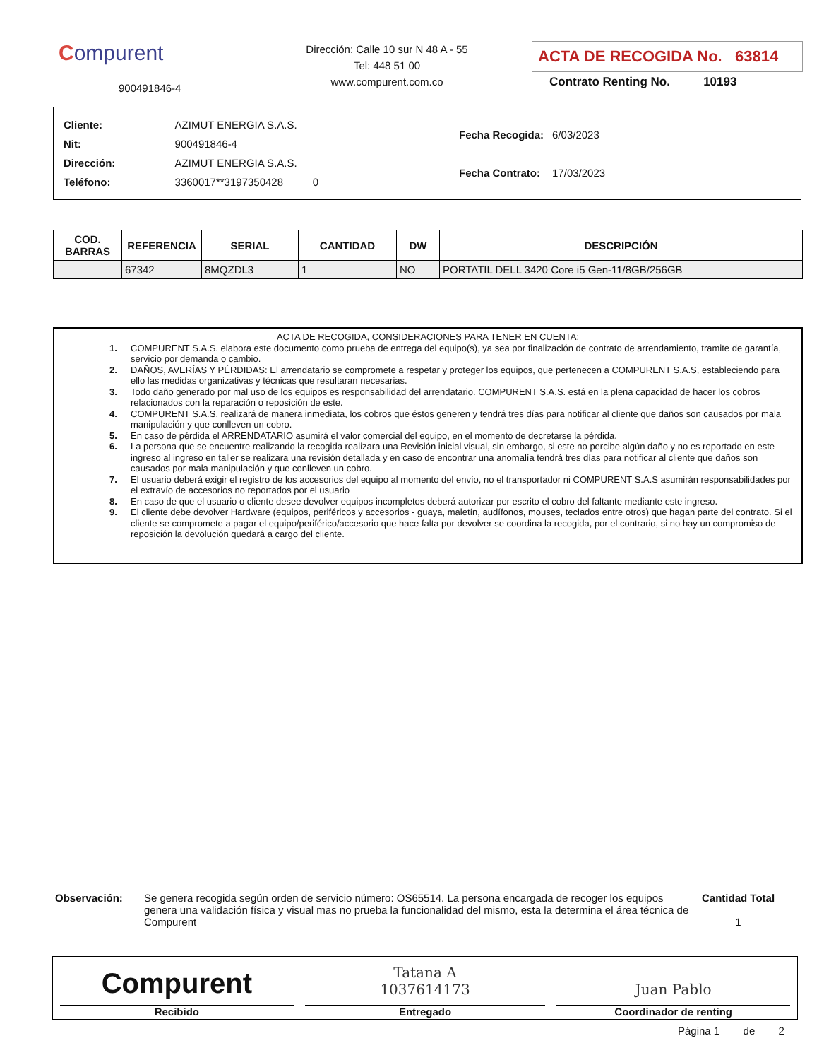Compurent
900491846-4
Dirección: Calle 10 sur N 48 A - 55
Tel: 448 51 00
www.compurent.com.co
ACTA DE RECOGIDA No. 63814
Contrato Renting No. 10193
| Cliente: | AZIMUT ENERGIA S.A.S. |
| Nit: | 900491846-4 |
| Dirección: | AZIMUT ENERGIA S.A.S. |
| Teléfono: | 3360017**3197350428 0 |
| Fecha Recogida: | 6/03/2023 |
| Fecha Contrato: | 17/03/2023 |
| COD. BARRAS | REFERENCIA | SERIAL | CANTIDAD | DW | DESCRIPCIÓN |
| --- | --- | --- | --- | --- | --- |
| | 67342 | 8MQZDL3 | 1 | NO | PORTATIL DELL 3420 Core i5 Gen-11/8GB/256GB |
ACTA DE RECOGIDA, CONSIDERACIONES PARA TENER EN CUENTA:
1. COMPURENT S.A.S. elabora este documento como prueba de entrega del equipo(s), ya sea por finalización de contrato de arrendamiento, tramite de garantía, servicio por demanda o cambio.
2. DAÑOS, AVERÍAS Y PÉRDIDAS: El arrendatario se compromete a respetar y proteger los equipos, que pertenecen a COMPURENT S.A.S, estableciendo para ello las medidas organizativas y técnicas que resultaran necesarias.
3. Todo daño generado por mal uso de los equipos es responsabilidad del arrendatario. COMPURENT S.A.S. está en la plena capacidad de hacer los cobros relacionados con la reparación o reposición de este.
4. COMPURENT S.A.S. realizará de manera inmediata, los cobros que éstos generen y tendrá tres días para notificar al cliente que daños son causados por mala manipulación y que conlleven un cobro.
5. En caso de pérdida el ARRENDATARIO asumirá el valor comercial del equipo, en el momento de decretarse la pérdida.
6. La persona que se encuentre realizando la recogida realizara una Revisión inicial visual, sin embargo, si este no percibe algún daño y no es reportado en este ingreso al ingreso en taller se realizara una revisión detallada y en caso de encontrar una anomalía tendrá tres días para notificar al cliente que daños son causados por mala manipulación y que conlleven un cobro.
7. El usuario deberá exigir el registro de los accesorios del equipo al momento del envío, no el transportador ni COMPURENT S.A.S asumirán responsabilidades por el extravío de accesorios no reportados por el usuario
8. En caso de que el usuario o cliente desee devolver equipos incompletos deberá autorizar por escrito el cobro del faltante mediante este ingreso.
9. El cliente debe devolver Hardware (equipos, periféricos y accesorios - guaya, maletín, audífonos, mouses, teclados entre otros) que hagan parte del contrato. Si el cliente se compromete a pagar el equipo/periférico/accesorio que hace falta por devolver se coordina la recogida, por el contrario, si no hay un compromiso de reposición la devolución quedará a cargo del cliente.
Observación: Se genera recogida según orden de servicio número: OS65514. La persona encargada de recoger los equipos genera una validación física y visual mas no prueba la funcionalidad del mismo, esta la determina el área técnica de Compurent
Cantidad Total
1
Compurent
Recibido
Tatana A
1037614173
Entregado
Juan Pablo
Coordinador de renting
Página 1 de 2